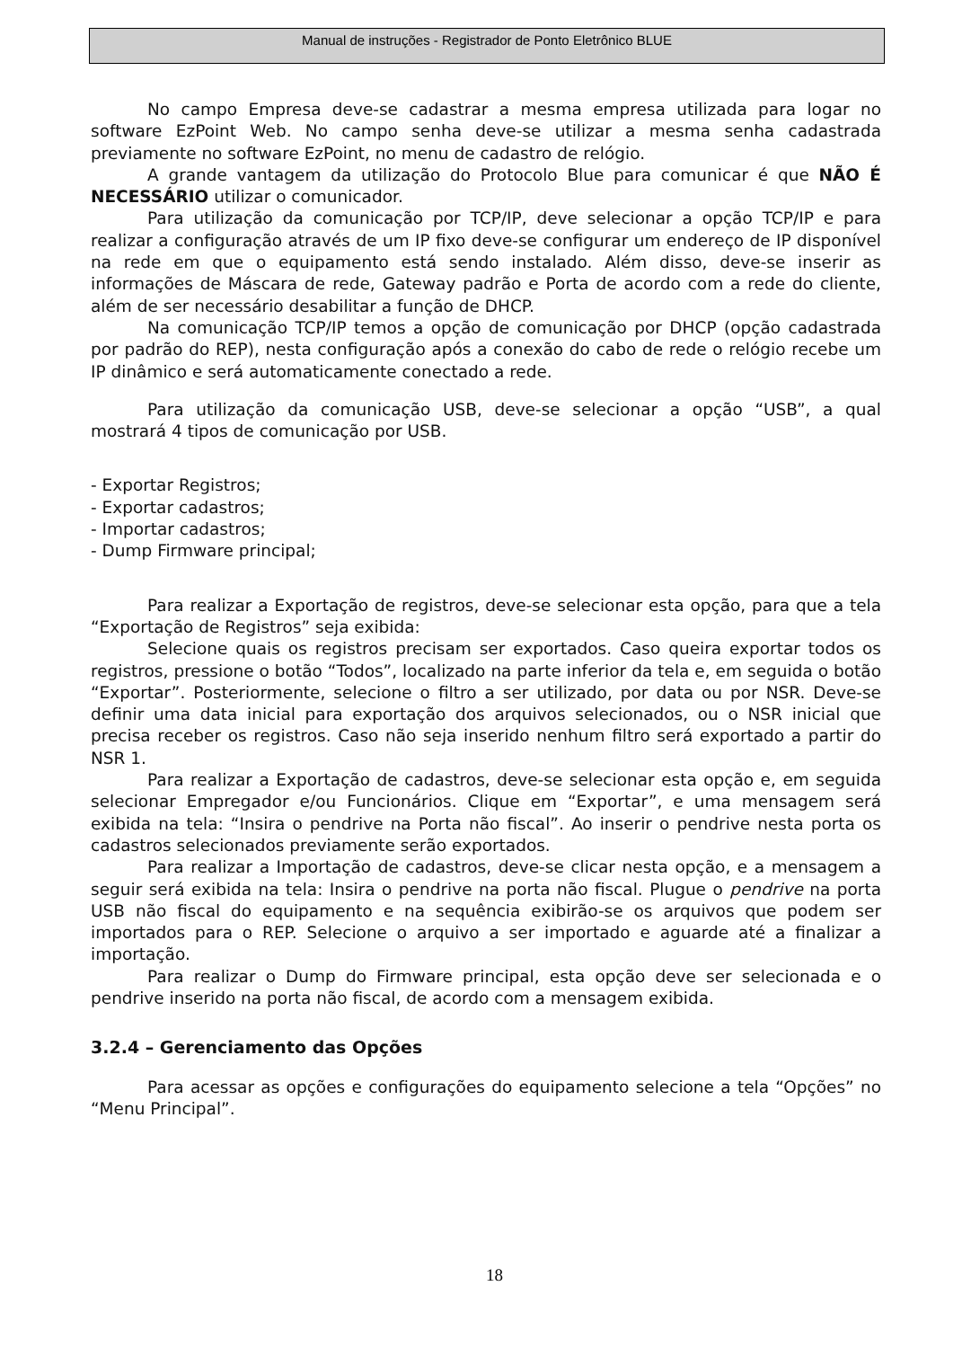Manual de instruções - Registrador de Ponto Eletrônico BLUE
No campo Empresa deve-se cadastrar a mesma empresa utilizada para logar no software EzPoint Web. No campo senha deve-se utilizar a mesma senha cadastrada previamente no software EzPoint, no menu de cadastro de relógio.
A grande vantagem da utilização do Protocolo Blue para comunicar é que NÃO É NECESSÁRIO utilizar o comunicador.
Para utilização da comunicação por TCP/IP, deve selecionar a opção TCP/IP e para realizar a configuração através de um IP fixo deve-se configurar um endereço de IP disponível na rede em que o equipamento está sendo instalado. Além disso, deve-se inserir as informações de Máscara de rede, Gateway padrão e Porta de acordo com a rede do cliente, além de ser necessário desabilitar a função de DHCP.
Na comunicação TCP/IP temos a opção de comunicação por DHCP (opção cadastrada por padrão do REP), nesta configuração após a conexão do cabo de rede o relógio recebe um IP dinâmico e será automaticamente conectado a rede.
Para utilização da comunicação USB, deve-se selecionar a opção “USB”, a qual mostrará 4 tipos de comunicação por USB.
- Exportar Registros;
- Exportar cadastros;
- Importar cadastros;
- Dump Firmware principal;
Para realizar a Exportação de registros, deve-se selecionar esta opção, para que a tela “Exportação de Registros” seja exibida:
Selecione quais os registros precisam ser exportados. Caso queira exportar todos os registros, pressione o botão “Todos”, localizado na parte inferior da tela e, em seguida o botão “Exportar”. Posteriormente, selecione o filtro a ser utilizado, por data ou por NSR. Deve-se definir uma data inicial para exportação dos arquivos selecionados, ou o NSR inicial que precisa receber os registros. Caso não seja inserido nenhum filtro será exportado a partir do NSR 1.
Para realizar a Exportação de cadastros, deve-se selecionar esta opção e, em seguida selecionar Empregador e/ou Funcionários. Clique em “Exportar”, e uma mensagem será exibida na tela: “Insira o pendrive na Porta não fiscal”. Ao inserir o pendrive nesta porta os cadastros selecionados previamente serão exportados.
Para realizar a Importação de cadastros, deve-se clicar nesta opção, e a mensagem a seguir será exibida na tela: Insira o pendrive na porta não fiscal. Plugue o pendrive na porta USB não fiscal do equipamento e na sequência exibirão-se os arquivos que podem ser importados para o REP. Selecione o arquivo a ser importado e aguarde até a finalizar a importação.
Para realizar o Dump do Firmware principal, esta opção deve ser selecionada e o pendrive inserido na porta não fiscal, de acordo com a mensagem exibida.
3.2.4 – Gerenciamento das Opções
Para acessar as opções e configurações do equipamento selecione a tela “Opções” no “Menu Principal”.
18